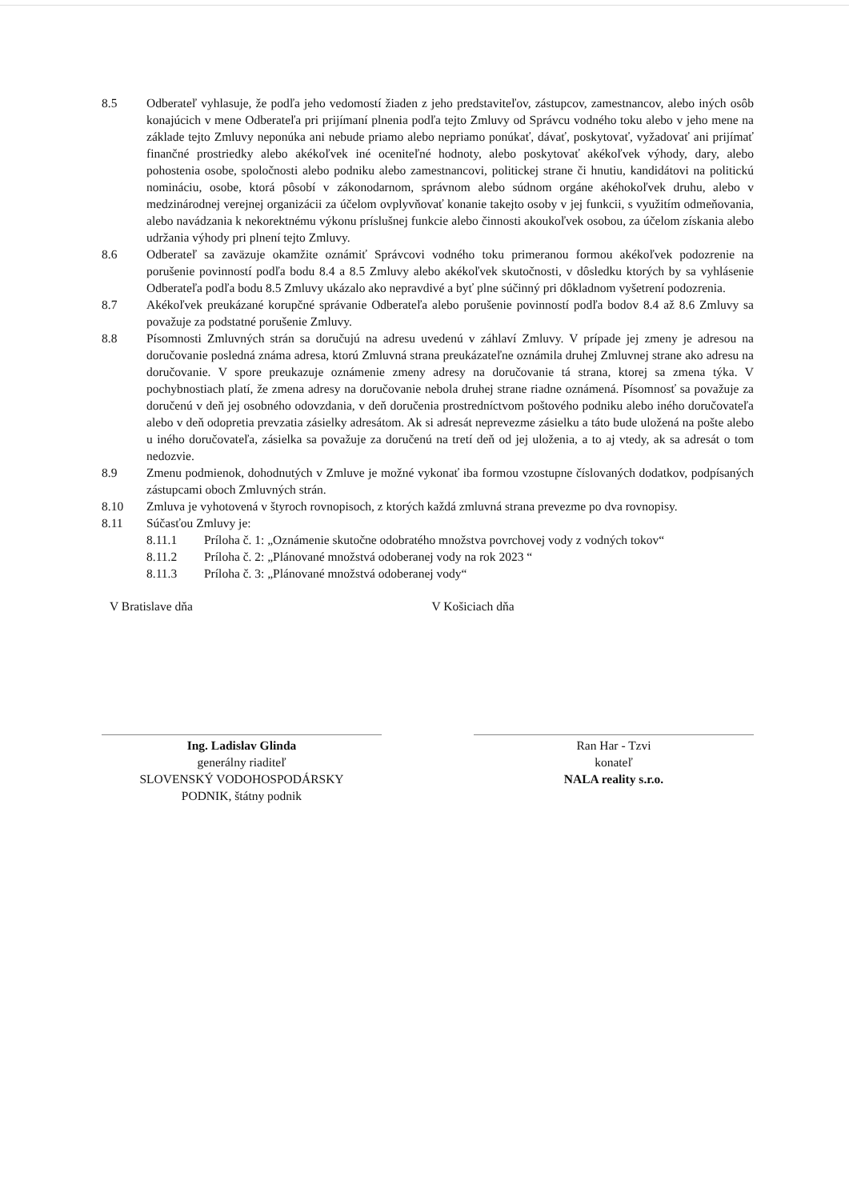8.5 Odberateľ vyhlasuje, že podľa jeho vedomostí žiaden z jeho predstaviteľov, zástupcov, zamestnancov, alebo iných osôb konajúcich v mene Odberateľa pri prijímaní plnenia podľa tejto Zmluvy od Správcu vodného toku alebo v jeho mene na základe tejto Zmluvy neponúka ani nebude priamo alebo nepriamo ponúkať, dávať, poskytovať, vyžadovať ani prijímať finančné prostriedky alebo akékoľvek iné oceniteľné hodnoty, alebo poskytovať akékoľvek výhody, dary, alebo pohostenia osobe, spoločnosti alebo podniku alebo zamestnancovi, politickej strane či hnutiu, kandidátovi na politickú nomináciu, osobe, ktorá pôsobí v zákonodarnom, správnom alebo súdnom orgáne akéhokoľvek druhu, alebo v medzinárodnej verejnej organizácii za účelom ovplyvňovať konanie takejto osoby v jej funkcii, s využitím odmeňovania, alebo navádzania k nekorektnému výkonu príslušnej funkcie alebo činnosti akoukoľvek osobou, za účelom získania alebo udržania výhody pri plnení tejto Zmluvy.
8.6 Odberateľ sa zaväzuje okamžite oznámiť Správcovi vodného toku primeranou formou akékoľvek podozrenie na porušenie povinností podľa bodu 8.4 a 8.5 Zmluvy alebo akékoľvek skutočnosti, v dôsledku ktorých by sa vyhlásenie Odberateľa podľa bodu 8.5 Zmluvy ukázalo ako nepravdivé a byť plne súčinný pri dôkladnom vyšetrení podozrenia.
8.7 Akékoľvek preukázané korupčné správanie Odberateľa alebo porušenie povinností podľa bodov 8.4 až 8.6 Zmluvy sa považuje za podstatné porušenie Zmluvy.
8.8 Písomnosti Zmluvných strán sa doručujú na adresu uvedenú v záhlaví Zmluvy. V prípade jej zmeny je adresou na doručovanie posledná známa adresa, ktorú Zmluvná strana preukázateľne oznámila druhej Zmluvnej strane ako adresu na doručovanie. V spore preukazuje oznámenie zmeny adresy na doručovanie tá strana, ktorej sa zmena týka. V pochybnostiach platí, že zmena adresy na doručovanie nebola druhej strane riadne oznámená. Písomnosť sa považuje za doručenú v deň jej osobného odovzdania, v deň doručenia prostredníctvom poštového podniku alebo iného doručovateľa alebo v deň odopretia prevzatia zásielky adresátom. Ak si adresát neprevezme zásielku a táto bude uložená na pošte alebo u iného doručovateľa, zásielka sa považuje za doručenú na tretí deň od jej uloženia, a to aj vtedy, ak sa adresát o tom nedozvie.
8.9 Zmenu podmienok, dohodnutých v Zmluve je možné vykonať iba formou vzostupne číslovaných dodatkov, podpísaných zástupcami oboch Zmluvných strán.
8.10 Zmluva je vyhotovená v štyroch rovnopisoch, z ktorých každá zmluvná strana prevezme po dva rovnopisy.
8.11 Súčasťou Zmluvy je:
8.11.1 Príloha č. 1: „Oznámenie skutočne odobratého množstva povrchovej vody z vodných tokov“
8.11.2 Príloha č. 2: „Plánované množstvá odoberanej vody na rok 2023 “
8.11.3 Príloha č. 3: „Plánované množstvá odoberanej vody“
V Bratislave dňa V Košiciach dňa
Ing. Ladislav Glinda
generálny riaditeľ
SLOVENSKÝ VODOHOSPODÁRSKY
PODNIK, štátny podnik
Ran Har - Tzvi
konateľ
NALA reality s.r.o.